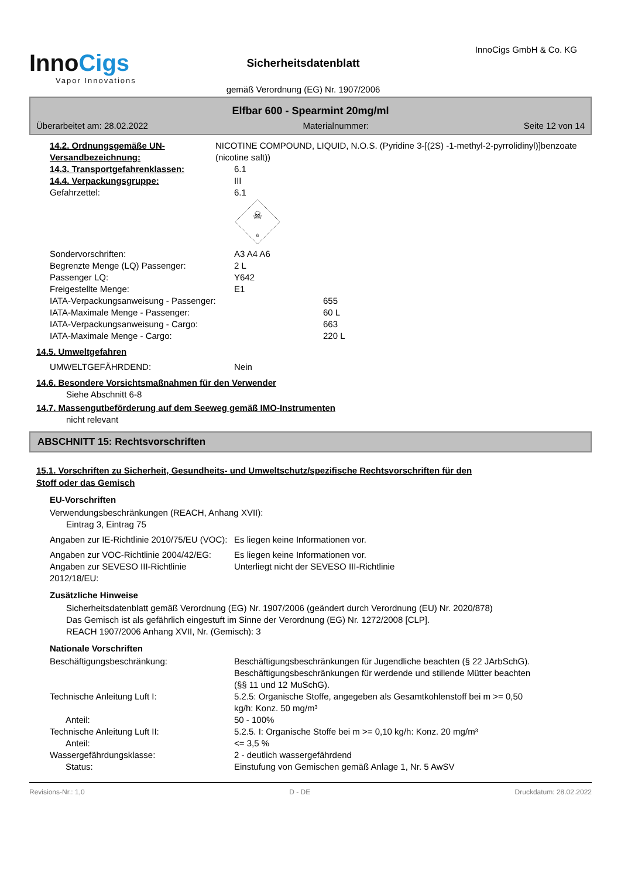InnoCigs
Vapor Innovations
Sicherheitsdatenblatt
gemäß Verordnung (EG) Nr. 1907/2006
InnoCigs GmbH & Co. KG
Elfbar 600 - Spearmint 20mg/ml
Überarbeitet am: 28.02.2022 Materialnummer: Seite 12 von 14
14.2. Ordnungsgemäße UN-Versandbezeichnung:
NICOTINE COMPOUND, LIQUID, N.O.S. (Pyridine 3-[(2S) -1-methyl-2-pyrrolidinyl)]benzoate (nicotine salt))
14.3. Transportgefahrenklassen: 6.1
14.4. Verpackungsgruppe: III
Gefahrzettel: 6.1
☠
6
Sondervorschriften: A3 A4 A6
Begrenzte Menge (LQ) Passenger: 2 L
Passenger LQ: Y642
Freigestellte Menge: E1
IATA-Verpackungsanweisung - Passenger: 655
IATA-Maximale Menge - Passenger: 60 L
IATA-Verpackungsanweisung - Cargo: 663
IATA-Maximale Menge - Cargo: 220 L
14.5. Umweltgefahren
UMWELTGEFÄHRDEND: Nein
14.6. Besondere Vorsichtsmaßnahmen für den Verwender
Siehe Abschnitt 6-8
14.7. Massengutbeförderung auf dem Seeweg gemäß IMO-Instrumenten
nicht relevant
ABSCHNITT 15: Rechtsvorschriften
15.1. Vorschriften zu Sicherheit, Gesundheits- und Umweltschutz/spezifische Rechtsvorschriften für den
Stoff oder das Gemisch
EU-Vorschriften
Verwendungsbeschränkungen (REACH, Anhang XVII):
Eintrag 3, Eintrag 75
Angaben zur IE-Richtlinie 2010/75/EU (VOC):
Es liegen keine Informationen vor.
Angaben zur VOC-Richtlinie 2004/42/EG:
Es liegen keine Informationen vor.
Angaben zur SEVESO III-Richtlinie 2012/18/EU:
Unterliegt nicht der SEVESO III-Richtlinie
Zusätzliche Hinweise
Sicherheitsdatenblatt gemäß Verordnung (EG) Nr. 1907/2006 (geändert durch Verordnung (EU) Nr. 2020/878)
Das Gemisch ist als gefährlich eingestuft im Sinne der Verordnung (EG) Nr. 1272/2008 [CLP].
REACH 1907/2006 Anhang XVII, Nr. (Gemisch): 3
Nationale Vorschriften
Beschäftigungsbeschränkung: Beschäftigungsbeschränkungen für Jugendliche beachten (§ 22 JArbSchG). Beschäftigungsbeschränkungen für werdende und stillende Mütter beachten (§§ 11 und 12 MuSchG).
Technische Anleitung Luft I: 5.2.5: Organische Stoffe, angegeben als Gesamtkohlenstoff bei m >= 0,50 kg/h: Konz. 50 mg/m³
Anteil: 50 - 100%
Technische Anleitung Luft II: 5.2.5. I: Organische Stoffe bei m >= 0,10 kg/h: Konz. 20 mg/m³
Anteil: <= 3,5 %
Wassergefährdungsklasse: 2 - deutlich wassergefährdend
Status: Einstufung von Gemischen gemäß Anlage 1, Nr. 5 AwSV
Revisions-Nr.: 1,0 D - DE Druckdatum: 28.02.2022